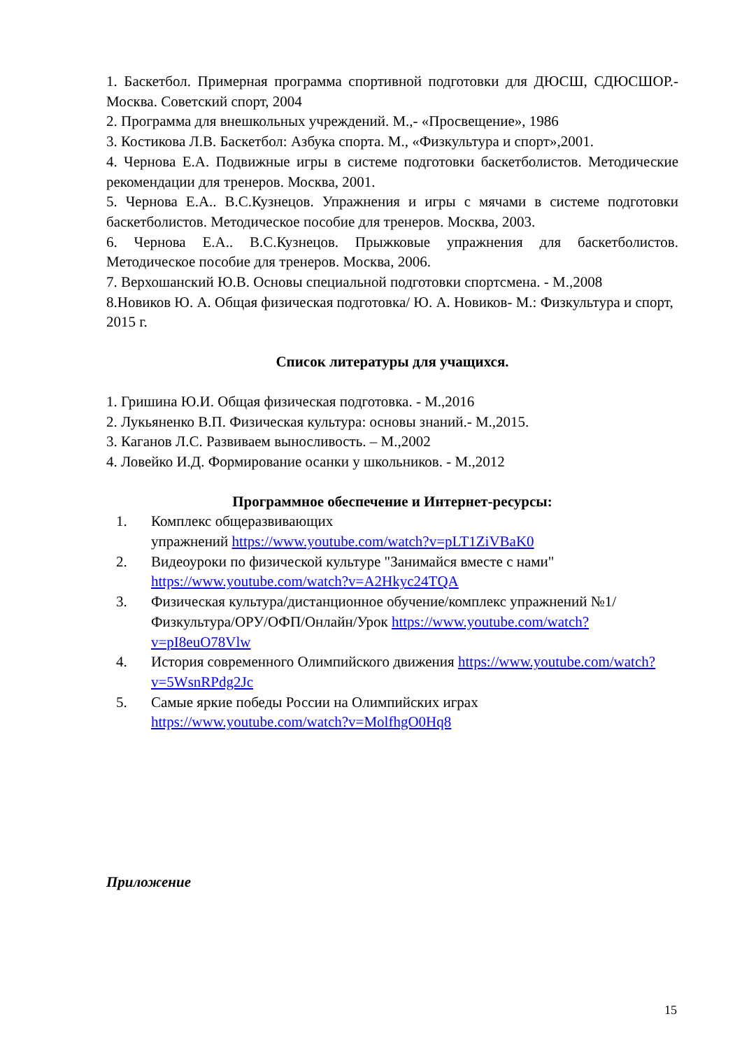1. Баскетбол. Примерная программа спортивной подготовки для ДЮСШ, СДЮСШОР.- Москва. Советский спорт, 2004
2. Программа для внешкольных учреждений. М.,- «Просвещение», 1986
3. Костикова Л.В. Баскетбол: Азбука спорта. М., «Физкультура и спорт»,2001.
4. Чернова Е.А. Подвижные игры в системе подготовки баскетболистов. Методические рекомендации для тренеров. Москва, 2001.
5. Чернова Е.А.. В.С.Кузнецов. Упражнения и игры с мячами в системе подготовки баскетболистов. Методическое пособие для тренеров. Москва, 2003.
6. Чернова Е.А.. В.С.Кузнецов. Прыжковые упражнения для баскетболистов. Методическое пособие для тренеров. Москва, 2006.
7. Верхошанский Ю.В. Основы специальной подготовки спортсмена. - М.,2008
8.Новиков Ю. А. Общая физическая подготовка/ Ю. А. Новиков- М.: Физкультура и спорт, 2015 г.
Список литературы для учащихся.
1. Гришина Ю.И. Общая физическая подготовка. - М.,2016
2. Лукьяненко В.П. Физическая культура: основы знаний.- М.,2015.
3. Каганов Л.С. Развиваем выносливость. – М.,2002
4. Ловейко И.Д. Формирование осанки у школьников. - М.,2012
Программное обеспечение и Интернет-ресурсы:
1. Комплекс общеразвивающих
упражнений https://www.youtube.com/watch?v=pLT1ZiVBaK0
2. Видеоуроки по физической культуре "Занимайся вместе с нами" https://www.youtube.com/watch?v=A2Hkyc24TQA
3. Физическая культура/дистанционное обучение/комплекс упражнений №1/Физкультура/ОРУ/ОФП/Онлайн/Урок https://www.youtube.com/watch?v=pI8euO78Vlw
4. История современного Олимпийского движения https://www.youtube.com/watch?v=5WsnRPdg2Jc
5. Самые яркие победы России на Олимпийских играх https://www.youtube.com/watch?v=MolfhgO0Hq8
Приложение
15